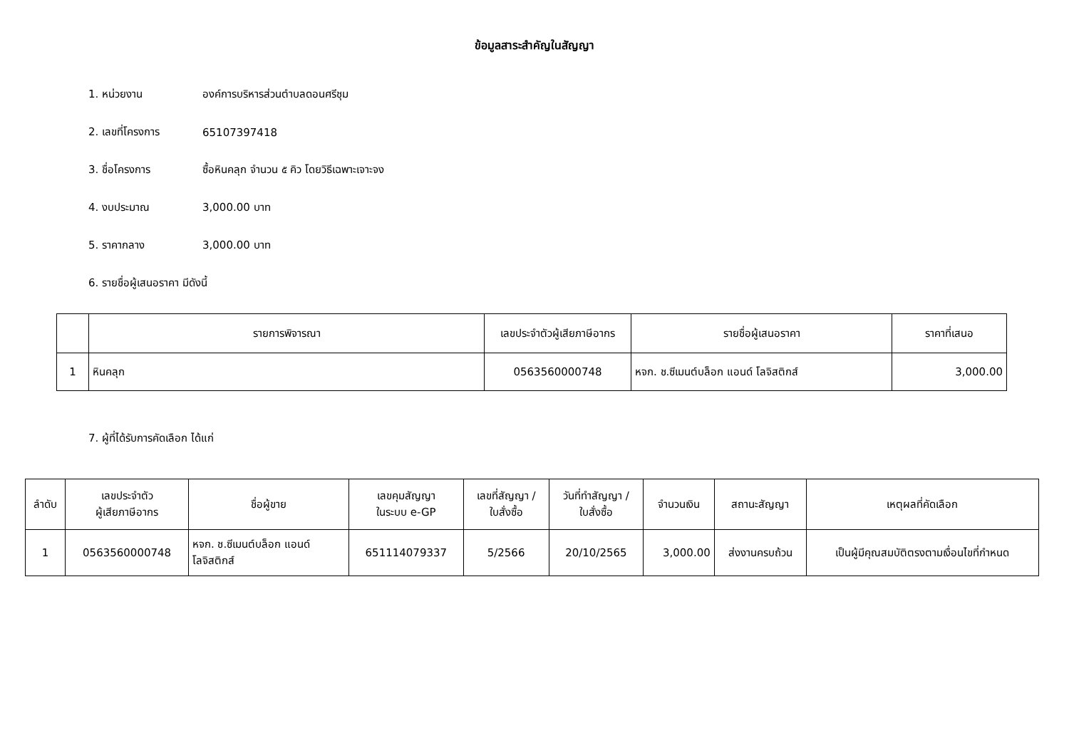ข้อมูลสาระสำคัญในสัญญา
1. หน่วยงาน องค์การบริหารส่วนตำบลดอนศรีชุม
2. เลขที่โครงการ 65107397418
3. ชื่อโครงการ ซื้อหินคลุก จำนวน ๕ คิว โดยวิธีเฉพาะเจาะจง
4. งบประมาณ 3,000.00 บาท
5. ราคากลาง 3,000.00 บาท
6. รายชื่อผู้เสนอราคา มีดังนี้
| | รายการพิจารณา | เลขประจำตัวผู้เสียภาษีอากร | รายชื่อผู้เสนอราคา | ราคาที่เสนอ |
| --- | --- | --- | --- | --- |
| 1 | หินคลุก | 0563560000748 | หจก. ช.ซีเมนต์บล็อก แอนด์ โลจิสติกส์ | 3,000.00 |
7. ผู้ที่ได้รับการคัดเลือก ได้แก่
| ลำดับ | เลขประจำตัว ผู้เสียภาษีอากร | ชื่อผู้ขาย | เลขคุมสัญญา ในระบบ e-GP | เลขที่สัญญา / ใบสั่งซื้อ | วันที่ทำสัญญา / ใบสั่งซื้อ | จำนวนเงิน | สถานะสัญญา | เหตุผลที่คัดเลือก |
| --- | --- | --- | --- | --- | --- | --- | --- | --- |
| 1 | 0563560000748 | หจก. ช.ซีเมนต์บล็อก แอนด์ โลจิสติกส์ | 651114079337 | 5/2566 | 20/10/2565 | 3,000.00 | ส่งงานครบถ้วน | เป็นผู้มีคุณสมบัติตรงตามเงื่อนไขที่กำหนด |